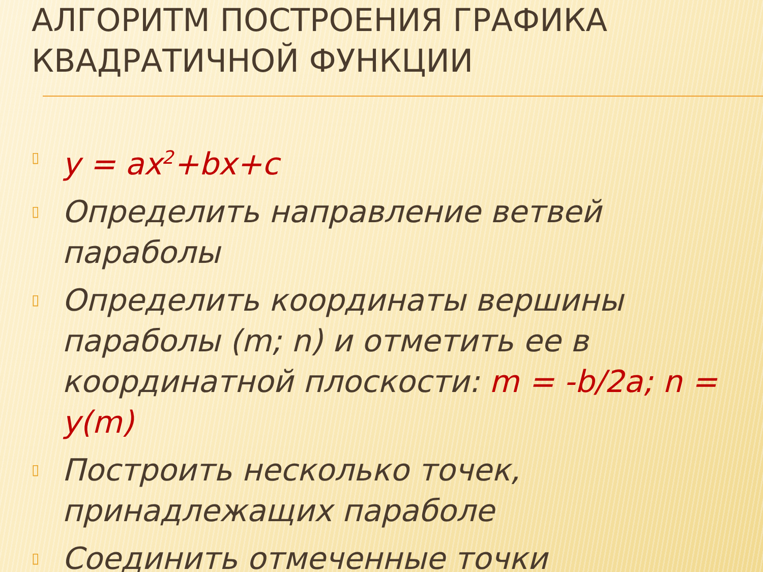АЛГОРИТМ ПОСТРОЕНИЯ ГРАФИКА КВАДРАТИЧНОЙ ФУНКЦИИ
▯ y = ax<sup>2</sup>+bx+c
▯ Определить направление ветвей параболы
▯ Определить координаты вершины параболы (m; n) и отметить ее в координатной плоскости: m = -b/2a; n = y(m)
▯ Построить несколько точек, принадлежащих параболе
▯ Соединить отмеченные точки